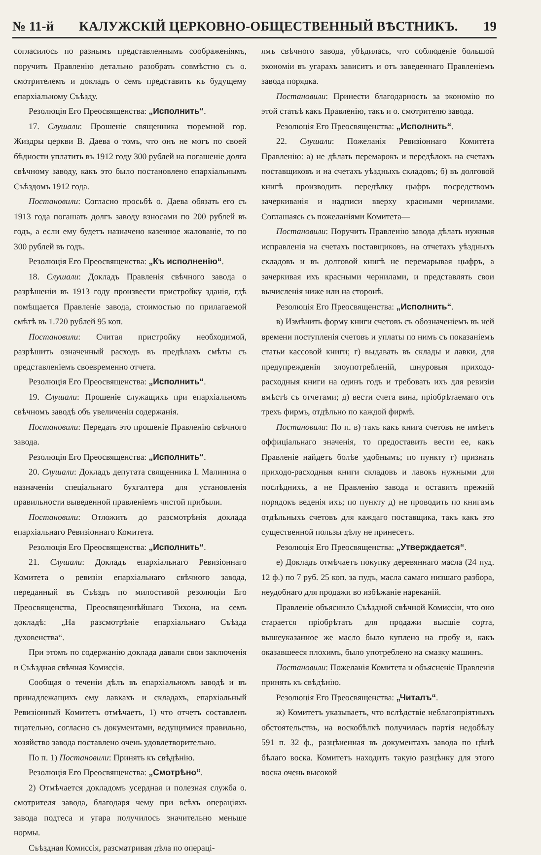№ 11-й КАЛУЖСКІЙ ЦЕРКОВНО-ОБЩЕСТВЕННЫЙ ВѢСТНИКЪ. 19
согласилось по разнымъ представленнымъ соображеніямъ, поручить Правленію детально разобрать совмѣстно съ о. смотрителемъ и докладъ о семъ представить къ будущему епархіальному Съѣзду.
Резолюція Его Преосвященства: „Исполнить“.
17. Слушали: Прошеніе священника тюремной гор. Жиздры церкви В. Даева о томъ, что онъ не могъ по своей бѣдности уплатить въ 1912 году 300 рублей на погашеніе долга свѣчному заводу, какъ это было постановлено епархіальнымъ Съѣздомъ 1912 года.
Постановили: Согласно просьбѣ о. Даева обязать его съ 1913 года погашать долгъ заводу взносами по 200 рублей въ годъ, а если ему будетъ назначено казенное жалованіе, то по 300 рублей въ годъ.
Резолюція Его Преосвященства: „Къ исполненію“.
18. Слушали: Докладъ Правленія свѣчного завода о разрѣшеніи въ 1913 году произвести пристройку зданія, гдѣ помѣщается Правленіе завода, стоимостью по прилагаемой смѣтѣ въ 1.720 рублей 95 коп.
Постановили: Считая пристройку необходимой, разрѣшить означенный расходъ въ предѣлахъ смѣты съ представленіемъ своевременно отчета.
Резолюція Его Преосвященства: „Исполнить“.
19. Слушали: Прошеніе служащихъ при епархіальномъ свѣчномъ заводѣ объ увеличеніи содержанія.
Постановили: Передать это прошеніе Правленію свѣчного завода.
Резолюція Его Преосвященства: „Исполнить“.
20. Слушали: Докладъ депутата священника І. Малинина о назначеніи спеціальнаго бухгалтера для установленія правильности выведенной правленіемъ чистой прибыли.
Постановили: Отложить до разсмотрѣнія доклада епархіальнаго Ревизіоннаго Комитета.
Резолюція Его Преосвященства: „Исполнить“.
21. Слушали: Докладъ епархіальнаго Ревизіоннаго Комитета о ревизіи епархіальнаго свѣчного завода, переданный въ Съѣздъ по милостивой резолюціи Его Преосвященства, Преосвященнѣйшаго Тихона, на семъ докладѣ: „На разсмотрѣніе епархіальнаго Съѣзда духовенства“.
При этомъ по содержанію доклада давали свои заключенія и Съѣздная свѣчная Комиссія.
Сообщая о теченіи дѣлъ въ епархіальномъ заводѣ и въ принадлежащихъ ему лавкахъ и складахъ, епархіальный Ревизіонный Комитетъ отмѣчаетъ, 1) что отчетъ составленъ тщательно, согласно съ документами, ведущимися правильно, хозяйство завода поставлено очень удовлетворительно.
По п. 1) Постановили: Принять къ свѣдѣнію.
Резолюція Его Преосвященства: „Смотрѣно“.
2) Отмѣчается докладомъ усердная и полезная служба о. смотрителя завода, благодаря чему при всѣхъ операціяхъ завода подтеса и угара получилось значительно меньше нормы.
Съѣздная Комиссія, разсматривая дѣла по операці-
ямъ свѣчного завода, убѣдилась, что соблюденіе большой экономіи въ угарахъ зависитъ и отъ заведеннаго Правленіемъ завода порядка.
Постановили: Принести благодарность за экономію по этой статьѣ какъ Правленію, такъ и о. смотрителю завода.
Резолюція Его Преосвященства: „Исполнить“.
22. Слушали: Пожеланія Ревизіоннаго Комитета Правленію: а) не дѣлать перемарокъ и передѣлокъ на счетахъ поставщиковъ и на счетахъ уѣздныхъ складовъ; б) въ долговой книгѣ производить передѣлку цыфръ посредствомъ зачеркиванія и надписи вверху красными чернилами. Соглашаясь съ пожеланіями Комитета—
Постановили: Поручить Правленію завода дѣлать нужныя исправленія на счетахъ поставщиковъ, на отчетахъ уѣздныхъ складовъ и въ долговой книгѣ не перемарывая цыфръ, а зачеркивая ихъ красными чернилами, и представлять свои вычисленія ниже или на сторонѣ.
Резолюція Его Преосвященства: „Исполнить“.
в) Измѣнить форму книги счетовъ съ обозначеніемъ въ ней времени поступленія счетовъ и уплаты по нимъ съ показаніемъ статьи кассовой книги; г) выдавать въ склады и лавки, для предупрежденія злоупотребленій, шнуровыя приходо-расходныя книги на одинъ годъ и требовать ихъ для ревизіи вмѣстѣ съ отчетами; д) вести счета вина, пріобрѣтаемаго отъ трехъ фирмъ, отдѣльно по каждой фирмѣ.
Постановили: По п. в) такъ какъ книга счетовъ не имѣетъ оффиціальнаго значенія, то предоставить вести ее, какъ Правленіе найдетъ болѣе удобнымъ; по пункту г) признать приходо-расходныя книги складовъ и лавокъ нужными для послѣднихъ, а не Правленію завода и оставить прежній порядокъ веденія ихъ; по пункту д) не проводить по книгамъ отдѣльныхъ счетовъ для каждаго поставщика, такъ какъ это существенной пользы дѣлу не принесетъ.
Резолюція Его Преосвященства: „Утверждается“.
е) Докладъ отмѣчаетъ покупку деревяннаго масла (24 пуд. 12 ф.) по 7 руб. 25 коп. за пудъ, масла самаго низшаго разбора, неудобнаго для продажи во избѣжаніе нареканій.
Правленіе объяснило Съѣздной свѣчной Комиссіи, что оно старается пріобрѣтать для продажи высшіе сорта, вышеуказанное же масло было куплено на пробу и, какъ оказавшееся плохимъ, было употреблено на смазку машинъ.
Постановили: Пожеланія Комитета и объясненіе Правленія принять къ свѣдѣнію.
Резолюція Его Преосвященства: „Читалъ“.
ж) Комитетъ указываетъ, что вслѣдствіе неблагопріятныхъ обстоятельствъ, на воскобѣлкѣ получилась партія недобѣлу 591 п. 32 ф., разцѣненная въ документахъ завода по цѣнѣ бѣлаго воска. Комитетъ находитъ такую разцѣнку для этого воска очень высокой